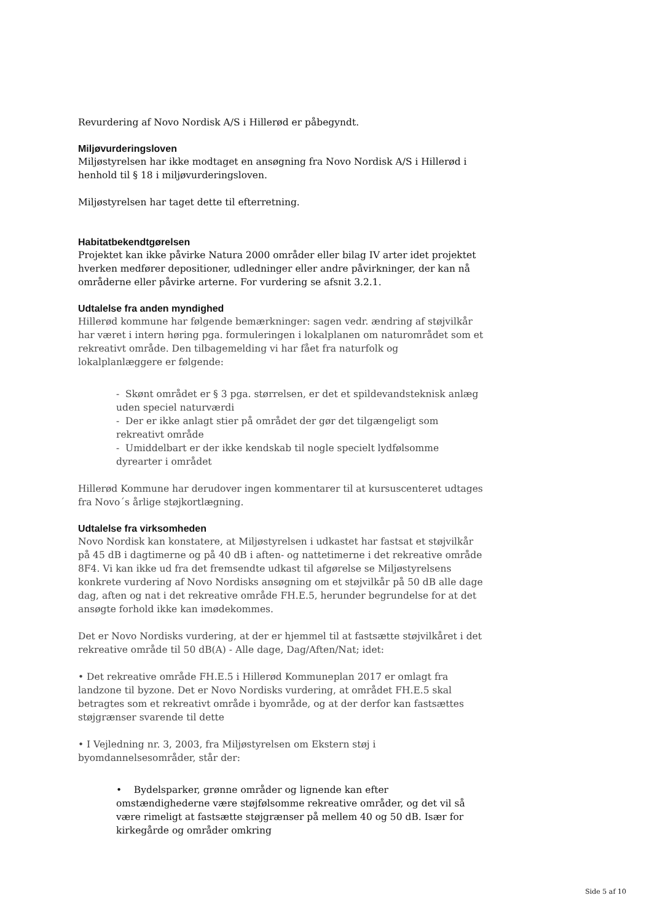Revurdering af Novo Nordisk A/S i Hillerød er påbegyndt.
Miljøvurderingsloven
Miljøstyrelsen har ikke modtaget en ansøgning fra Novo Nordisk A/S i Hillerød i henhold til § 18 i miljøvurderingsloven.
Miljøstyrelsen har taget dette til efterretning.
Habitatbekendtgørelsen
Projektet kan ikke påvirke Natura 2000 områder eller bilag IV arter idet projektet hverken medfører depositioner, udledninger eller andre påvirkninger, der kan nå områderne eller påvirke arterne. For vurdering se afsnit 3.2.1.
Udtalelse fra anden myndighed
Hillerød kommune har følgende bemærkninger: sagen vedr. ændring af støjvilkår har været i intern høring pga. formuleringen i lokalplanen om naturområdet som et rekreativt område. Den tilbagemelding vi har fået fra naturfolk og lokalplanlæggere er følgende:
- Skønt området er § 3 pga. størrelsen, er det et spildevandsteknisk anlæg uden speciel naturværdi
- Der er ikke anlagt stier på området der gør det tilgængeligt som rekreativt område
- Umiddelbart er der ikke kendskab til nogle specielt lydfølsomme dyrearter i området
Hillerød Kommune har derudover ingen kommentarer til at kursuscenteret udtages fra Novo´s årlige støjkortlægning.
Udtalelse fra virksomheden
Novo Nordisk kan konstatere, at Miljøstyrelsen i udkastet har fastsat et støjvilkår på 45 dB i dagtimerne og på 40 dB i aften- og nattetimerne i det rekreative område 8F4. Vi kan ikke ud fra det fremsendte udkast til afgørelse se Miljøstyrelsens konkrete vurdering af Novo Nordisks ansøgning om et støjvilkår på 50 dB alle dage dag, aften og nat i det rekreative område FH.E.5, herunder begrundelse for at det ansøgte forhold ikke kan imødekommes.
Det er Novo Nordisks vurdering, at der er hjemmel til at fastsætte støjvilkåret i det rekreative område til 50 dB(A) - Alle dage, Dag/Aften/Nat; idet:
• Det rekreative område FH.E.5 i Hillerød Kommuneplan 2017 er omlagt fra landzone til byzone. Det er Novo Nordisks vurdering, at området FH.E.5 skal betragtes som et rekreativt område i byområde, og at der derfor kan fastsættes støjgrænser svarende til dette
• I Vejledning nr. 3, 2003, fra Miljøstyrelsen om Ekstern støj i byomdannelsesområder, står der:
• Bydelsparker, grønne områder og lignende kan efter omstændighederne være støjfølsomme rekreative områder, og det vil så være rimeligt at fastsætte støjgrænser på mellem 40 og 50 dB. Især for kirkegårde og områder omkring
Side 5 af 10